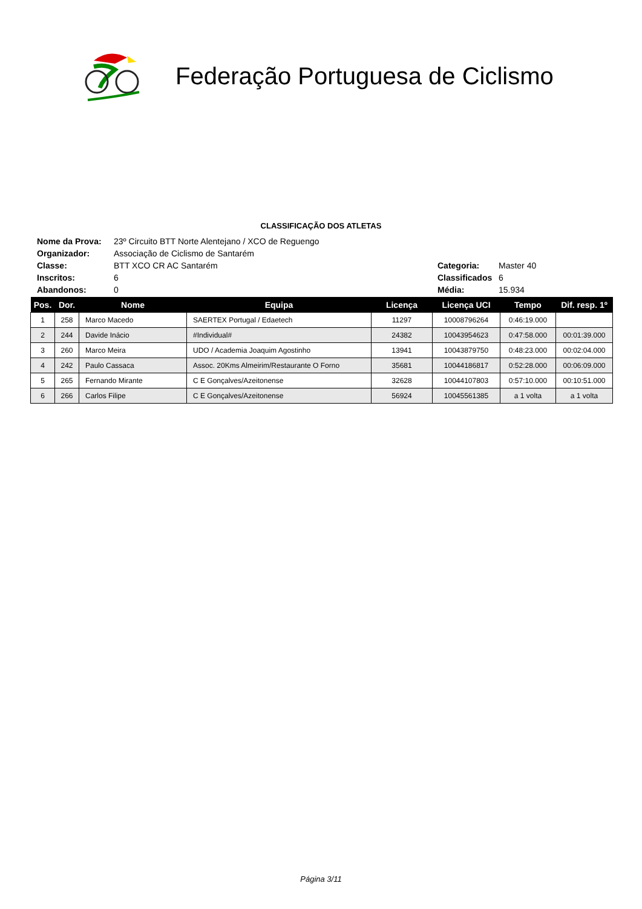Federação Portuguesa de Ciclismo
CLASSIFICAÇÃO DOS ATLETAS
| Nome da Prova: | 23º Circuito BTT Norte Alentejano / XCO de Reguengo | | |
| Organizador: | Associação de Ciclismo de Santarém | | |
| Classe: | BTT XCO CR AC Santarém | Categoria: | Master 40 |
| Inscritos: | 6 | Classificados | 6 |
| Abandonos: | 0 | Média: | 15.934 |
| Pos. | Dor. | Nome | Equipa | Licença | Licença UCI | Tempo | Dif. resp. 1º |
| --- | --- | --- | --- | --- | --- | --- | --- |
| 1 | 258 | Marco Macedo | SAERTEX Portugal / Edaetech | 11297 | 10008796264 | 0:46:19.000 | |
| 2 | 244 | Davide Inácio | #Individual# | 24382 | 10043954623 | 0:47:58.000 | 00:01:39.000 |
| 3 | 260 | Marco Meira | UDO / Academia Joaquim Agostinho | 13941 | 10043879750 | 0:48:23.000 | 00:02:04.000 |
| 4 | 242 | Paulo Cassaca | Assoc. 20Kms Almeirim/Restaurante O Forno | 35681 | 10044186817 | 0:52:28.000 | 00:06:09.000 |
| 5 | 265 | Fernando Mirante | C E Gonçalves/Azeitonense | 32628 | 10044107803 | 0:57:10.000 | 00:10:51.000 |
| 6 | 266 | Carlos Filipe | C E Gonçalves/Azeitonense | 56924 | 10045561385 | a 1 volta | a 1 volta |
Página 3/11